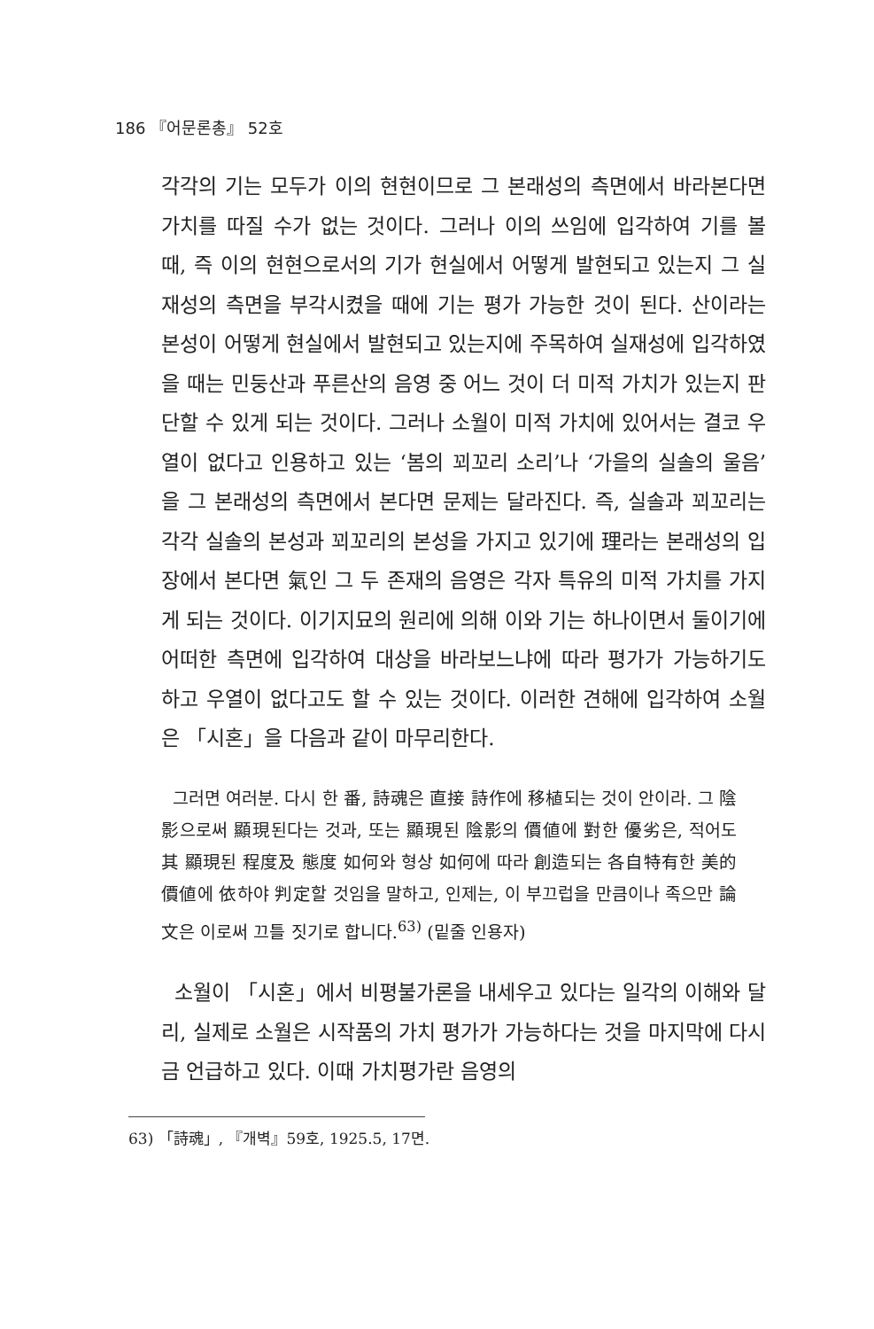186 『어문론총』 52호
각각의 기는 모두가 이의 현현이므로 그 본래성의 측면에서 바라본다면 가치를 따질 수가 없는 것이다. 그러나 이의 쓰임에 입각하여 기를 볼 때, 즉 이의 현현으로서의 기가 현실에서 어떻게 발현되고 있는지 그 실재성의 측면을 부각시켰을 때에 기는 평가 가능한 것이 된다. 산이라는 본성이 어떻게 현실에서 발현되고 있는지에 주목하여 실재성에 입각하였을 때는 민둥산과 푸른산의 음영 중 어느 것이 더 미적 가치가 있는지 판단할 수 있게 되는 것이다. 그러나 소월이 미적 가치에 있어서는 결코 우열이 없다고 인용하고 있는 ‘봄의 꾀꼬리 소리’나 ‘가을의 실솔의 울음’을 그 본래성의 측면에서 본다면 문제는 달라진다. 즉, 실솔과 꾀꼬리는 각각 실솔의 본성과 꾀꼬리의 본성을 가지고 있기에 理라는 본래성의 입장에서 본다면 氣인 그 두 존재의 음영은 각자 특유의 미적 가치를 가지게 되는 것이다. 이기지묘의 원리에 의해 이와 기는 하나이면서 둘이기에 어떠한 측면에 입각하여 대상을 바라보느냐에 따라 평가가 가능하기도 하고 우열이 없다고도 할 수 있는 것이다. 이러한 견해에 입각하여 소월은 「시혼」을 다음과 같이 마무리한다.
그러면 여러분. 다시 한 番, 詩魂은 直接 詩作에 移植되는 것이 안이라. 그 陰影으로써 顯現된다는 것과, 또는 顯現된 陰影의 價値에 對한 優劣은, 적어도 其 顯現된 程度及 態度 如何와 형상 如何에 따라 創造되는 各自特有한 美的 價値에 依하야 判定할 것임을 말하고, 인제는, 이 부끄럽을 만큼이나 족으만 論文은 이로써 끄틀 짓기로 합니다.<sup>63)</sup> (밑줄 인용자)
소월이 「시혼」에서 비평불가론을 내세우고 있다는 일각의 이해와 달리, 실제로 소월은 시작품의 가치 평가가 가능하다는 것을 마지막에 다시금 언급하고 있다. 이때 가치평가란 음영의
63) 「詩魂」, 『개벽』59호, 1925.5, 17면.